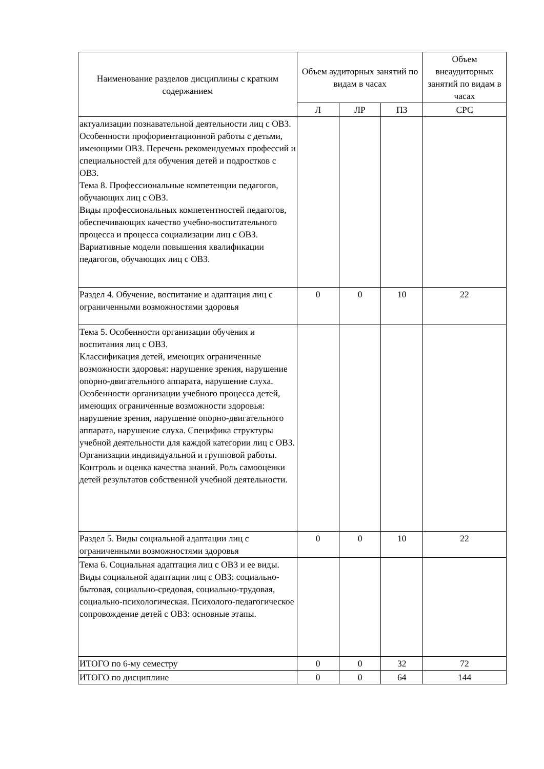| Наименование разделов дисциплины с кратким содержанием | Объем аудиторных занятий по видам в часах | | | Объем внеаудиторных занятий по видам в часах |
| --- | --- | --- | --- | --- |
| | Л | ЛР | ПЗ | СРС |
| актуализации познавательной деятельности лиц с ОВЗ. Особенности профориентационной работы с детьми, имеющими ОВЗ. Перечень рекомендуемых профессий и специальностей для обучения детей и подростков с ОВЗ. Тема 8. Профессиональные компетенции педагогов, обучающих лиц с ОВЗ. Виды профессиональных компетентностей педагогов, обеспечивающих качество учебно-воспитательного процесса и процесса социализации лиц с ОВЗ. Вариативные модели повышения квалификации педагогов, обучающих лиц с ОВЗ. | | | | |
| Раздел 4. Обучение, воспитание и адаптация лиц с ограниченными возможностями здоровья | 0 | 0 | 10 | 22 |
| Тема 5. Особенности организации обучения и воспитания лиц с ОВЗ. Классификация детей, имеющих ограниченные возможности здоровья: нарушение зрения, нарушение опорно-двигательного аппарата, нарушение слуха. Особенности организации учебного процесса детей, имеющих ограниченные возможности здоровья: нарушение зрения, нарушение опорно-двигательного аппарата, нарушение слуха. Специфика структуры учебной деятельности для каждой категории лиц с ОВЗ. Организации индивидуальной и групповой работы. Контроль и оценка качества знаний. Роль самооценки детей результатов собственной учебной деятельности. | | | | |
| Раздел 5. Виды социальной адаптации лиц с ограниченными возможностями здоровья | 0 | 0 | 10 | 22 |
| Тема 6. Социальная адаптация лиц с ОВЗ и ее виды. Виды социальной адаптации лиц с ОВЗ: социально-бытовая, социально-средовая, социально-трудовая, социально-психологическая. Психолого-педагогическое сопровождение детей с ОВЗ: основные этапы. | | | | |
| ИТОГО по 6-му семестру | 0 | 0 | 32 | 72 |
| ИТОГО по дисциплине | 0 | 0 | 64 | 144 |